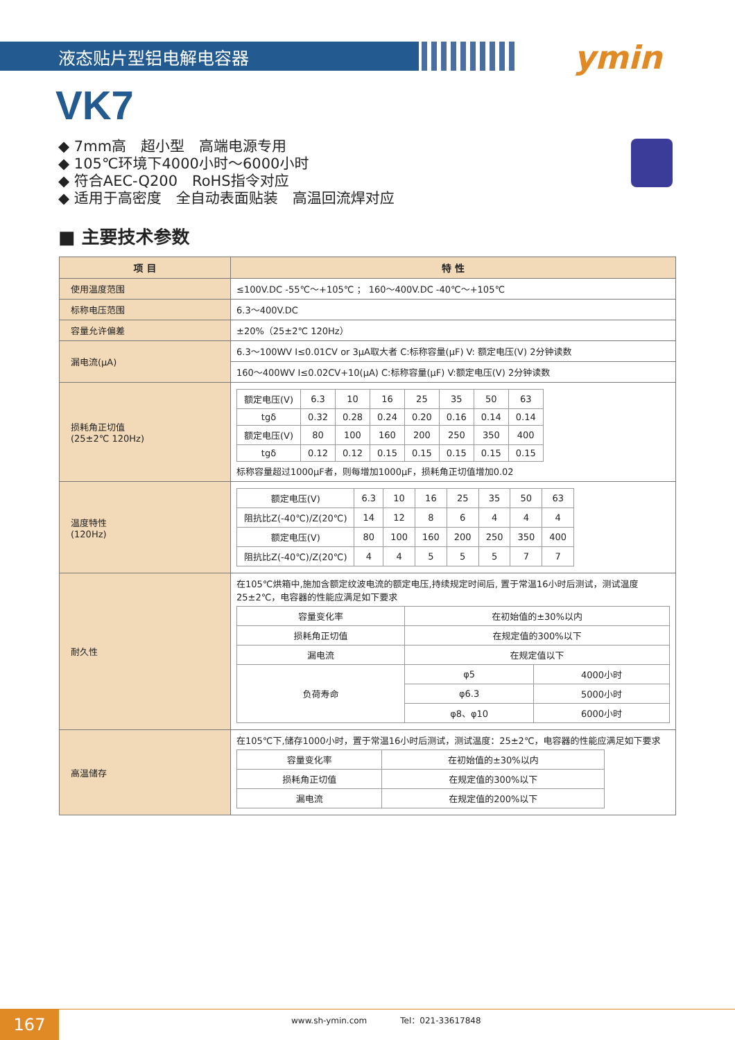液态贴片型铝电解电容器
ymin
VK7
◆ 7mm高　超小型　高端电源专用
◆ 105℃环境下4000小时～6000小时
◆ 符合AEC-Q200　RoHS指令对应
◆ 适用于高密度　全自动表面贴装　高温回流焊对应
■ 主要技术参数
| 项 目 | 特 性 |
| --- | --- |
| 使用温度范围 | ≤100V.DC -55℃～+105℃ ； 160～400V.DC -40℃～+105℃ |
| 标称电压范围 | 6.3～400V.DC |
| 容量允许偏差 | ±20%（25±2℃ 120Hz） |
| 漏电流(μA) | 6.3～100WV I≤0.01CV or 3μA取大者 C:标称容量(μF) V: 额定电压(V) 2分钟读数 |
| | 160～400WV I≤0.02CV+10(μA) C:标称容量(μF) V:额定电压(V) 2分钟读数 |
| 损耗角正切值 (25±2℃ 120Hz) | / 额定电压(V) / 6.3 / 10 / 16 / 25 / 35 / 50 / 63 / / tgδ / 0.32 / 0.28 / 0.24 / 0.20 / 0.16 / 0.14 / 0.14 / / 额定电压(V) / 80 / 100 / 160 / 200 / 250 / 350 / 400 / / tgδ / 0.12 / 0.12 / 0.15 / 0.15 / 0.15 / 0.15 / 0.15 / 标称容量超过1000μF者，则每增加1000μF，损耗角正切值增加0.02 |
| 温度特性 (120Hz) | / 额定电压(V) / 6.3 / 10 / 16 / 25 / 35 / 50 / 63 / / 阻抗比Z(-40℃)/Z(20℃) / 14 / 12 / 8 / 6 / 4 / 4 / 4 / / 额定电压(V) / 80 / 100 / 160 / 200 / 250 / 350 / 400 / / 阻抗比Z(-40℃)/Z(20℃) / 4 / 4 / 5 / 5 / 5 / 7 / 7 / |
| 耐久性 | 在105℃烘箱中,施加含额定纹波电流的额定电压,持续规定时间后, 置于常温16小时后测试，测试温度25±2℃，电容器的性能应满足如下要求 / 容量变化率 / 在初始值的±30%以内 / / / 损耗角正切值 / 在规定值的300%以下 / / / 漏电流 / 在规定值以下 / / / 负荷寿命 / φ5 / 4000小时 / / / φ6.3 / 5000小时 / / / φ8、φ10 / 6000小时 / |
| 高温储存 | 在105℃下,储存1000小时，置于常温16小时后测试，测试温度：25±2℃，电容器的性能应满足如下要求 / 容量变化率 / 在初始值的±30%以内 / / 损耗角正切值 / 在规定值的300%以下 / / 漏电流 / 在规定值的200%以下 / |
167
www.sh-ymin.com　　　　Tel：021-33617848